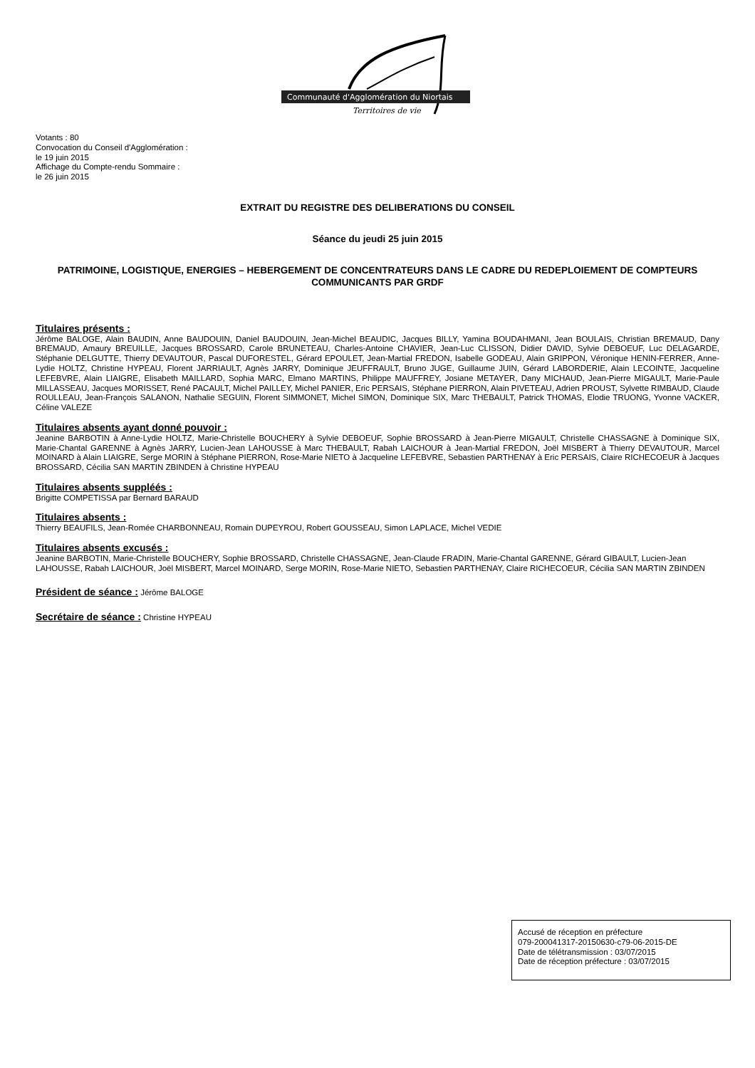Communauté d'Agglomération du Niortais
Territoires de vie
Votants : 80
Convocation du Conseil d'Agglomération :
le 19 juin 2015
Affichage du Compte-rendu Sommaire :
le 26 juin 2015
EXTRAIT DU REGISTRE DES DELIBERATIONS DU CONSEIL
Séance du jeudi 25 juin 2015
PATRIMOINE, LOGISTIQUE, ENERGIES – HEBERGEMENT DE CONCENTRATEURS DANS LE CADRE DU REDEPLOIEMENT DE COMPTEURS COMMUNICANTS PAR GRDF
Titulaires présents :
Jérôme BALOGE, Alain BAUDIN, Anne BAUDOUIN, Daniel BAUDOUIN, Jean-Michel BEAUDIC, Jacques BILLY, Yamina BOUDAHMANI, Jean BOULAIS, Christian BREMAUD, Dany BREMAUD, Amaury BREUILLE, Jacques BROSSARD, Carole BRUNETEAU, Charles-Antoine CHAVIER, Jean-Luc CLISSON, Didier DAVID, Sylvie DEBOEUF, Luc DELAGARDE, Stéphanie DELGUTTE, Thierry DEVAUTOUR, Pascal DUFORESTEL, Gérard EPOULET, Jean-Martial FREDON, Isabelle GODEAU, Alain GRIPPON, Véronique HENIN-FERRER, Anne-Lydie HOLTZ, Christine HYPEAU, Florent JARRIAULT, Agnès JARRY, Dominique JEUFFRAULT, Bruno JUGE, Guillaume JUIN, Gérard LABORDERIE, Alain LECOINTE, Jacqueline LEFEBVRE, Alain LIAIGRE, Elisabeth MAILLARD, Sophia MARC, Elmano MARTINS, Philippe MAUFFREY, Josiane METAYER, Dany MICHAUD, Jean-Pierre MIGAULT, Marie-Paule MILLASSEAU, Jacques MORISSET, René PACAULT, Michel PAILLEY, Michel PANIER, Eric PERSAIS, Stéphane PIERRON, Alain PIVETEAU, Adrien PROUST, Sylvette RIMBAUD, Claude ROULLEAU, Jean-François SALANON, Nathalie SEGUIN, Florent SIMMONET, Michel SIMON, Dominique SIX, Marc THEBAULT, Patrick THOMAS, Elodie TRUONG, Yvonne VACKER, Céline VALEZE
Titulaires absents ayant donné pouvoir :
Jeanine BARBOTIN à Anne-Lydie HOLTZ, Marie-Christelle BOUCHERY à Sylvie DEBOEUF, Sophie BROSSARD à Jean-Pierre MIGAULT, Christelle CHASSAGNE à Dominique SIX, Marie-Chantal GARENNE à Agnès JARRY, Lucien-Jean LAHOUSSE à Marc THEBAULT, Rabah LAICHOUR à Jean-Martial FREDON, Joël MISBERT à Thierry DEVAUTOUR, Marcel MOINARD à Alain LIAIGRE, Serge MORIN à Stéphane PIERRON, Rose-Marie NIETO à Jacqueline LEFEBVRE, Sebastien PARTHENAY à Eric PERSAIS, Claire RICHECOEUR à Jacques BROSSARD, Cécilia SAN MARTIN ZBINDEN à Christine HYPEAU
Titulaires absents suppléés :
Brigitte COMPETISSA par Bernard BARAUD
Titulaires absents :
Thierry BEAUFILS, Jean-Romée CHARBONNEAU, Romain DUPEYROU, Robert GOUSSEAU, Simon LAPLACE, Michel VEDIE
Titulaires absents excusés :
Jeanine BARBOTIN, Marie-Christelle BOUCHERY, Sophie BROSSARD, Christelle CHASSAGNE, Jean-Claude FRADIN, Marie-Chantal GARENNE, Gérard GIBAULT, Lucien-Jean LAHOUSSE, Rabah LAICHOUR, Joël MISBERT, Marcel MOINARD, Serge MORIN, Rose-Marie NIETO, Sebastien PARTHENAY, Claire RICHECOEUR, Cécilia SAN MARTIN ZBINDEN
Président de séance : Jérôme BALOGE
Secrétaire de séance : Christine HYPEAU
Accusé de réception en préfecture
079-200041317-20150630-c79-06-2015-DE
Date de télétransmission : 03/07/2015
Date de réception préfecture : 03/07/2015